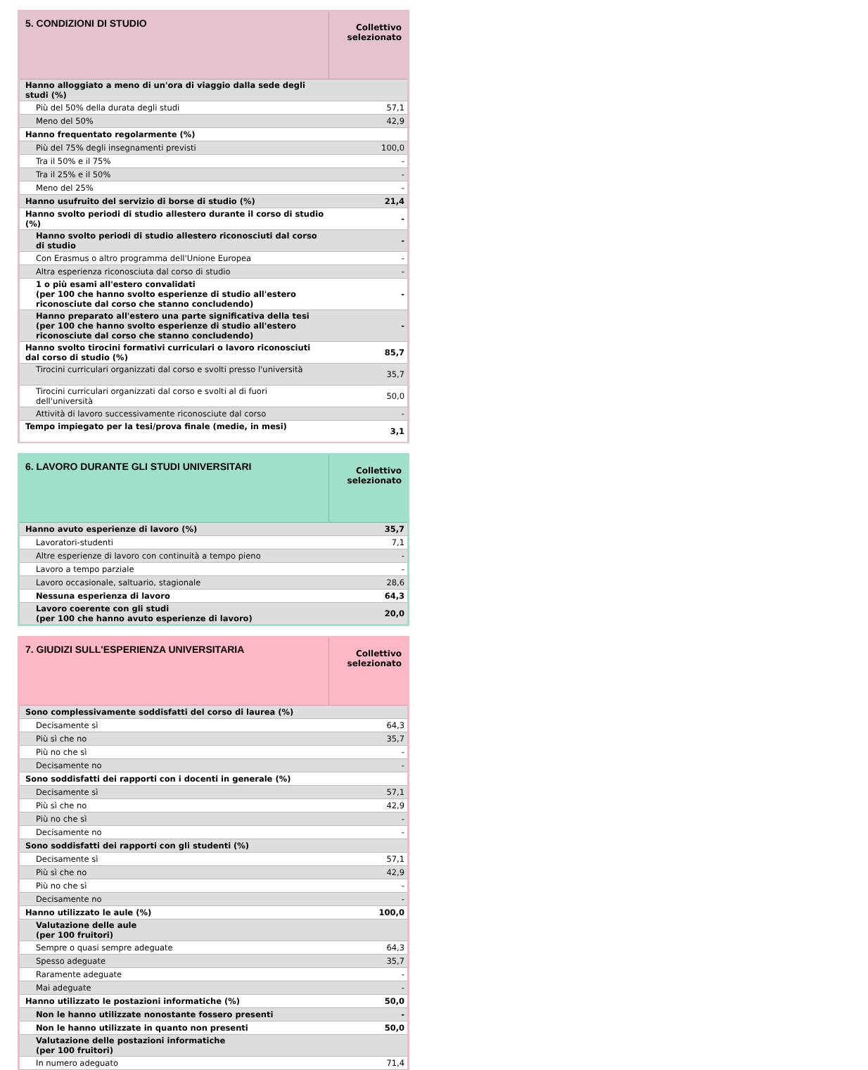| 5. CONDIZIONI DI STUDIO | Collettivo selezionato |
| --- | --- |
| Hanno alloggiato a meno di un'ora di viaggio dalla sede degli studi (%) | |
| Più del 50% della durata degli studi | 57,1 |
| Meno del 50% | 42,9 |
| Hanno frequentato regolarmente (%) | |
| Più del 75% degli insegnamenti previsti | 100,0 |
| Tra il 50% e il 75% | - |
| Tra il 25% e il 50% | - |
| Meno del 25% | - |
| Hanno usufruito del servizio di borse di studio (%) | 21,4 |
| Hanno svolto periodi di studio allestero durante il corso di studio (%) | - |
| Hanno svolto periodi di studio allestero riconosciuti dal corso di studio | - |
| Con Erasmus o altro programma dell'Unione Europea | - |
| Altra esperienza riconosciuta dal corso di studio | - |
| 1 o più esami all'estero convalidati (per 100 che hanno svolto esperienze di studio all'estero riconosciute dal corso che stanno concludendo) | - |
| Hanno preparato all'estero una parte significativa della tesi (per 100 che hanno svolto esperienze di studio all'estero riconosciute dal corso che stanno concludendo) | - |
| Hanno svolto tirocini formativi curriculari o lavoro riconosciuti dal corso di studio (%) | 85,7 |
| Tirocini curriculari organizzati dal corso e svolti presso l'università | 35,7 |
| Tirocini curriculari organizzati dal corso e svolti al di fuori dell'università | 50,0 |
| Attività di lavoro successivamente riconosciute dal corso | - |
| Tempo impiegato per la tesi/prova finale (medie, in mesi) | 3,1 |
| 6. LAVORO DURANTE GLI STUDI UNIVERSITARI | Collettivo selezionato |
| --- | --- |
| Hanno avuto esperienze di lavoro (%) | 35,7 |
| Lavoratori-studenti | 7,1 |
| Altre esperienze di lavoro con continuità a tempo pieno | - |
| Lavoro a tempo parziale | - |
| Lavoro occasionale, saltuario, stagionale | 28,6 |
| Nessuna esperienza di lavoro | 64,3 |
| Lavoro coerente con gli studi (per 100 che hanno avuto esperienze di lavoro) | 20,0 |
| 7. GIUDIZI SULL'ESPERIENZA UNIVERSITARIA | Collettivo selezionato |
| --- | --- |
| Sono complessivamente soddisfatti del corso di laurea (%) | |
| Decisamente sì | 64,3 |
| Più sì che no | 35,7 |
| Più no che sì | - |
| Decisamente no | - |
| Sono soddisfatti dei rapporti con i docenti in generale (%) | |
| Decisamente sì | 57,1 |
| Più sì che no | 42,9 |
| Più no che sì | - |
| Decisamente no | - |
| Sono soddisfatti dei rapporti con gli studenti (%) | |
| Decisamente sì | 57,1 |
| Più sì che no | 42,9 |
| Più no che sì | - |
| Decisamente no | - |
| Hanno utilizzato le aule (%) | 100,0 |
| Valutazione delle aule (per 100 fruitori) | |
| Sempre o quasi sempre adeguate | 64,3 |
| Spesso adeguate | 35,7 |
| Raramente adeguate | - |
| Mai adeguate | - |
| Hanno utilizzato le postazioni informatiche (%) | 50,0 |
| Non le hanno utilizzate nonostante fossero presenti | - |
| Non le hanno utilizzate in quanto non presenti | 50,0 |
| Valutazione delle postazioni informatiche (per 100 fruitori) | |
| In numero adeguato | 71,4 |